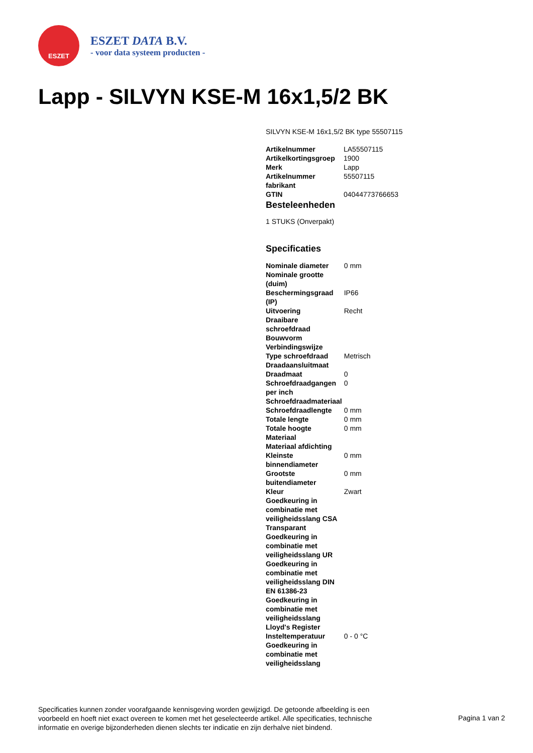ESZET
ESZET DATA B.V.
- voor data systeem producten -
Lapp - SILVYN KSE-M 16x1,5/2 BK
SILVYN KSE-M 16x1,5/2 BK type 55507115
| Artikelnummer | LA55507115 |
| Artikelkortingsgroep | 1900 |
| Merk | Lapp |
| Artikelnummer fabrikant | 55507115 |
| GTIN | 04044773766653 |
Besteleenheden
1 STUKS (Onverpakt)
Specificaties
| Nominale diameter | 0 mm |
| Nominale grootte (duim) | |
| Beschermingsgraad (IP) | IP66 |
| Uitvoering | Recht |
| Draaibare schroefdraad | |
| Bouwvorm | |
| Verbindingswijze | |
| Type schroefdraad | Metrisch |
| Draadaansluitmaat | |
| Draadmaat | 0 |
| Schroefdraadgangen per inch | 0 |
| Schroefdraadmateriaal | |
| Schroefdraadlengte | 0 mm |
| Totale lengte | 0 mm |
| Totale hoogte | 0 mm |
| Materiaal | |
| Materiaal afdichting | |
| Kleinste binnendiameter | 0 mm |
| Grootste buitendiameter | 0 mm |
| Kleur | Zwart |
| Goedkeuring in combinatie met veiligheidsslang CSA | |
| Transparant | |
| Goedkeuring in combinatie met veiligheidsslang UR | |
| Goedkeuring in combinatie met veiligheidsslang DIN EN 61386-23 | |
| Goedkeuring in combinatie met veiligheidsslang Lloyd's Register | |
| Insteltemperatuur | 0 - 0 °C |
| Goedkeuring in combinatie met veiligheidsslang | |
Specificaties kunnen zonder voorafgaande kennisgeving worden gewijzigd. De getoonde afbeelding is een voorbeeld en hoeft niet exact overeen te komen met het geselecteerde artikel. Alle specificaties, technische informatie en overige bijzonderheden dienen slechts ter indicatie en zijn derhalve niet bindend.
Pagina 1 van 2